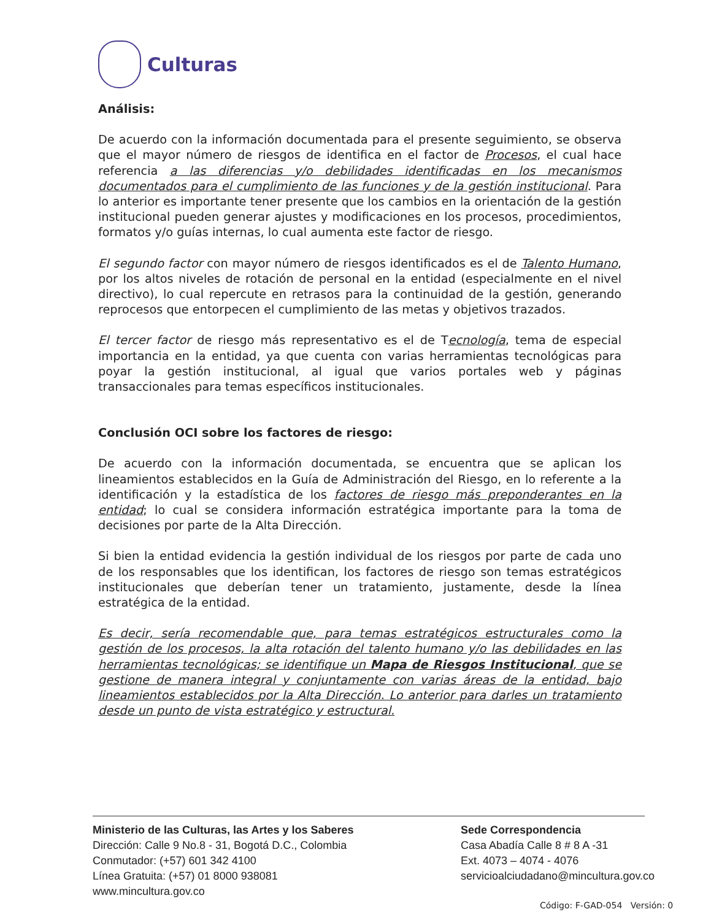Culturas
Análisis:
De acuerdo con la información documentada para el presente seguimiento, se observa que el mayor número de riesgos de identifica en el factor de Procesos, el cual hace referencia a las diferencias y/o debilidades identificadas en los mecanismos documentados para el cumplimiento de las funciones y de la gestión institucional. Para lo anterior es importante tener presente que los cambios en la orientación de la gestión institucional pueden generar ajustes y modificaciones en los procesos, procedimientos, formatos y/o guías internas, lo cual aumenta este factor de riesgo.
El segundo factor con mayor número de riesgos identificados es el de Talento Humano, por los altos niveles de rotación de personal en la entidad (especialmente en el nivel directivo), lo cual repercute en retrasos para la continuidad de la gestión, generando reprocesos que entorpecen el cumplimiento de las metas y objetivos trazados.
El tercer factor de riesgo más representativo es el de Tecnología, tema de especial importancia en la entidad, ya que cuenta con varias herramientas tecnológicas para poyar la gestión institucional, al igual que varios portales web y páginas transaccionales para temas específicos institucionales.
Conclusión OCI sobre los factores de riesgo:
De acuerdo con la información documentada, se encuentra que se aplican los lineamientos establecidos en la Guía de Administración del Riesgo, en lo referente a la identificación y la estadística de los factores de riesgo más preponderantes en la entidad; lo cual se considera información estratégica importante para la toma de decisiones por parte de la Alta Dirección.
Si bien la entidad evidencia la gestión individual de los riesgos por parte de cada uno de los responsables que los identifican, los factores de riesgo son temas estratégicos institucionales que deberían tener un tratamiento, justamente, desde la línea estratégica de la entidad.
Es decir, sería recomendable que, para temas estratégicos estructurales como la gestión de los procesos, la alta rotación del talento humano y/o las debilidades en las herramientas tecnológicas; se identifique un Mapa de Riesgos Institucional, que se gestione de manera integral y conjuntamente con varias áreas de la entidad, bajo lineamientos establecidos por la Alta Dirección. Lo anterior para darles un tratamiento desde un punto de vista estratégico y estructural.
Ministerio de las Culturas, las Artes y los Saberes
Dirección: Calle 9 No.8 - 31, Bogotá D.C., Colombia
Conmutador: (+57) 601 342 4100
Línea Gratuita: (+57) 01 8000 938081
www.mincultura.gov.co
Sede Correspondencia
Casa Abadía Calle 8 # 8 A -31
Ext. 4073 – 4074 - 4076
servicioalciudadano@mincultura.gov.co
Código: F-GAD-054 Versión: 0